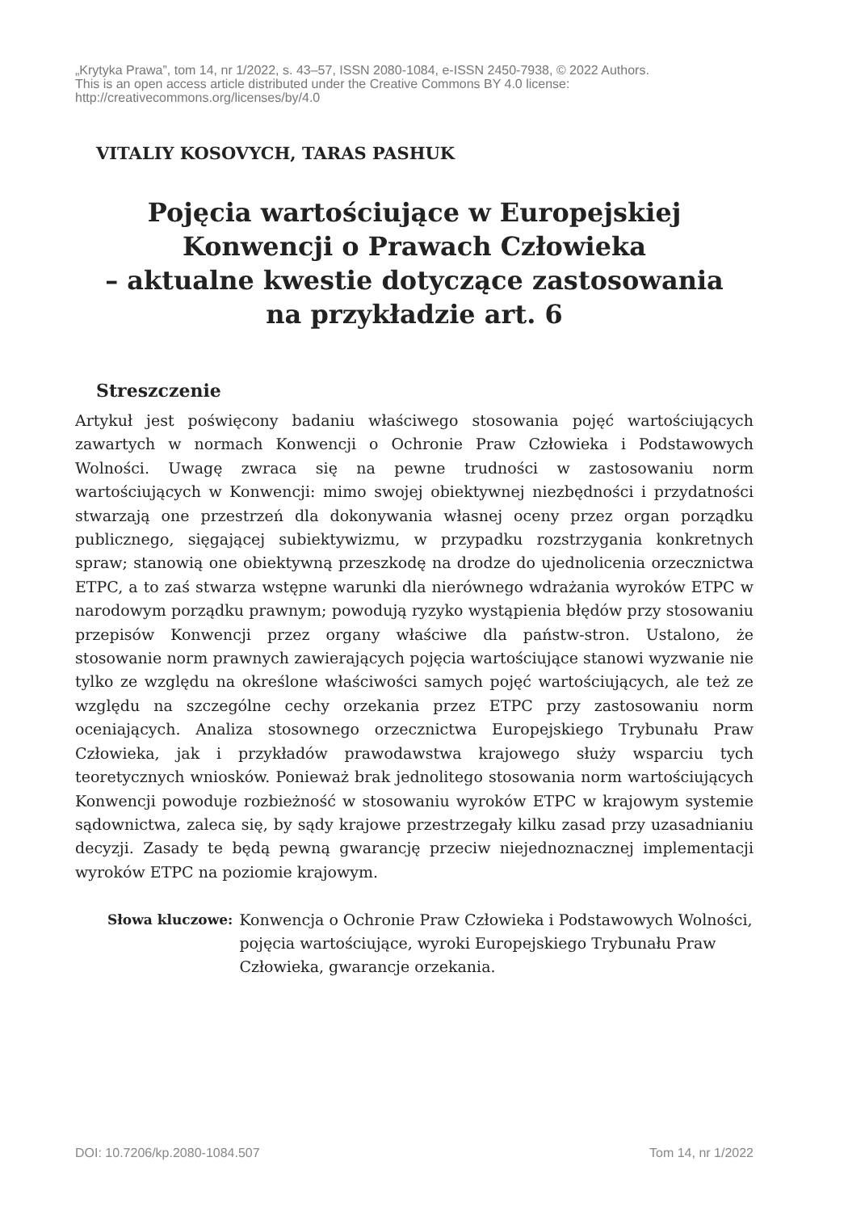„Krytyka Prawa”, tom 14, nr 1/2022, s. 43–57, ISSN 2080-1084, e-ISSN 2450-7938, © 2022 Authors.
This is an open access article distributed under the Creative Commons BY 4.0 license:
http://creativecommons.org/licenses/by/4.0
VITALIY KOSOVYCH, TARAS PASHUK
Pojęcia wartościujące w Europejskiej
Konwencji o Prawach Człowieka
– aktualne kwestie dotyczące zastosowania
na przykładzie art. 6
Streszczenie
Artykuł jest poświęcony badaniu właściwego stosowania pojęć wartościujących zawartych w normach Konwencji o Ochronie Praw Człowieka i Podstawowych Wolności. Uwagę zwraca się na pewne trudności w zastosowaniu norm wartościujących w Konwencji: mimo swojej obiektywnej niezbędności i przydatności stwarzają one przestrzeń dla dokonywania własnej oceny przez organ porządku publicznego, sięgającej subiektywizmu, w przypadku rozstrzygania konkretnych spraw; stanowią one obiektywną przeszkodę na drodze do ujednolicenia orzecznictwa ETPC, a to zaś stwarza wstępne warunki dla nierównego wdrażania wyroków ETPC w narodowym porządku prawnym; powodują ryzyko wystąpienia błędów przy stosowaniu przepisów Konwencji przez organy właściwe dla państw-stron. Ustalono, że stosowanie norm prawnych zawierających pojęcia wartościujące stanowi wyzwanie nie tylko ze względu na określone właściwości samych pojęć wartościujących, ale też ze względu na szczególne cechy orzekania przez ETPC przy zastosowaniu norm oceniających. Analiza stosownego orzecznictwa Europejskiego Trybunału Praw Człowieka, jak i przykładów prawodawstwa krajowego służy wsparciu tych teoretycznych wniosków. Ponieważ brak jednolitego stosowania norm wartościujących Konwencji powoduje rozbieżność w stosowaniu wyroków ETPC w krajowym systemie sądownictwa, zaleca się, by sądy krajowe przestrzegały kilku zasad przy uzasadnianiu decyzji. Zasady te będą pewną gwarancję przeciw niejednoznacznej implementacji wyroków ETPC na poziomie krajowym.
Słowa kluczowe: Konwencja o Ochronie Praw Człowieka i Podstawowych Wolności, pojęcia wartościujące, wyroki Europejskiego Trybunału Praw Człowieka, gwarancje orzekania.
DOI: 10.7206/kp.2080-1084.507 Tom 14, nr 1/2022